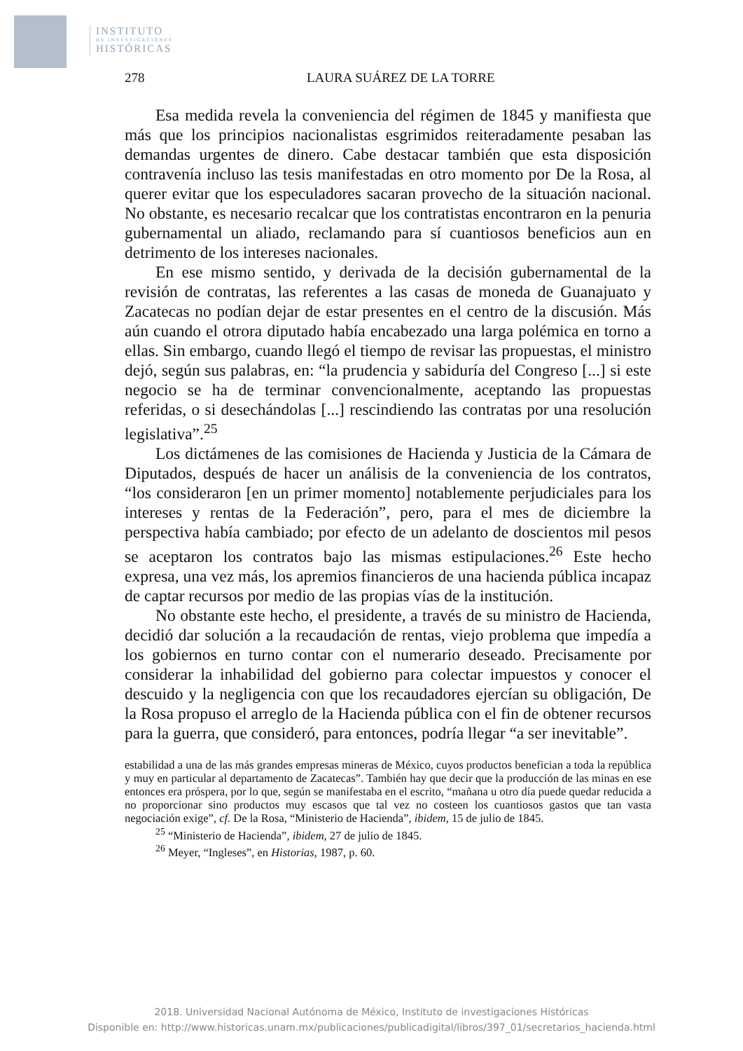INSTITUTO
DE INVESTIGACIONES
HISTÓRICAS
278 LAURA SUÁREZ DE LA TORRE
Esa medida revela la conveniencia del régimen de 1845 y manifiesta que más que los principios nacionalistas esgrimidos reiteradamente pesaban las demandas urgentes de dinero. Cabe destacar también que esta disposición contravenía incluso las tesis manifestadas en otro momento por De la Rosa, al querer evitar que los especuladores sacaran provecho de la situación nacional. No obstante, es necesario recalcar que los contratistas encontraron en la penuria gubernamental un aliado, reclamando para sí cuantiosos beneficios aun en detrimento de los intereses nacionales.
En ese mismo sentido, y derivada de la decisión gubernamental de la revisión de contratas, las referentes a las casas de moneda de Guanajuato y Zacatecas no podían dejar de estar presentes en el centro de la discusión. Más aún cuando el otrora diputado había encabezado una larga polémica en torno a ellas. Sin embargo, cuando llegó el tiempo de revisar las propuestas, el ministro dejó, según sus palabras, en: “la prudencia y sabiduría del Congreso [...] si este negocio se ha de terminar convencionalmente, aceptando las propuestas referidas, o si desechándolas [...] rescindiendo las contratas por una resolución legislativa”.<sup>25</sup>
Los dictámenes de las comisiones de Hacienda y Justicia de la Cámara de Diputados, después de hacer un análisis de la conveniencia de los contratos, “los consideraron [en un primer momento] notablemente perjudiciales para los intereses y rentas de la Federación”, pero, para el mes de diciembre la perspectiva había cambiado; por efecto de un adelanto de doscientos mil pesos se aceptaron los contratos bajo las mismas estipulaciones.<sup>26</sup> Este hecho expresa, una vez más, los apremios financieros de una hacienda pública incapaz de captar recursos por medio de las propias vías de la institución.
No obstante este hecho, el presidente, a través de su ministro de Hacienda, decidió dar solución a la recaudación de rentas, viejo problema que impedía a los gobiernos en turno contar con el numerario deseado. Precisamente por considerar la inhabilidad del gobierno para colectar impuestos y conocer el descuido y la negligencia con que los recaudadores ejercían su obligación, De la Rosa propuso el arreglo de la Hacienda pública con el fin de obtener recursos para la guerra, que consideró, para entonces, podría llegar “a ser inevitable”.
estabilidad a una de las más grandes empresas mineras de México, cuyos productos benefician a toda la república y muy en particular al departamento de Zacatecas”. También hay que decir que la producción de las minas en ese entonces era próspera, por lo que, según se manifestaba en el escrito, “mañana u otro día puede quedar reducida a no proporcionar sino productos muy escasos que tal vez no costeen los cuantiosos gastos que tan vasta negociación exige”, cf. De la Rosa, “Ministerio de Hacienda”, ibidem, 15 de julio de 1845.
<sup>25</sup> “Ministerio de Hacienda”, ibidem, 27 de julio de 1845.
<sup>26</sup> Meyer, “Ingleses”, en Historias, 1987, p. 60.
2018. Universidad Nacional Autónoma de México, Instituto de investigaciones Históricas
Disponible en: http://www.historicas.unam.mx/publicaciones/publicadigital/libros/397_01/secretarios_hacienda.html